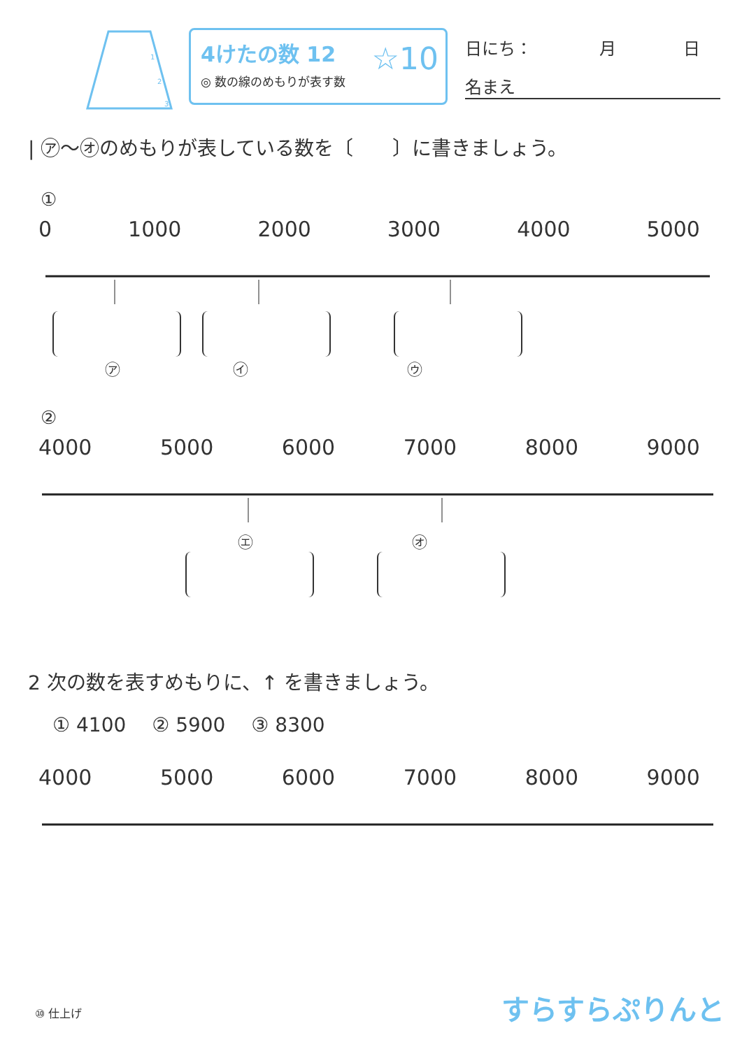1
2
3
4けたの数 12
◎ 数の線のめもりが表す数
☆10
日にち：　　　　月　　　　日
名まえ
| ㋐～㋔のめもりが表している数を〔　　〕に書きましょう。
①
0 1000 2000 3000 4000 5000
㋐ 　　　　　　　㋑ 　　　　　　　　　　㋒
②
4000 5000 6000 7000 8000 9000
㋓ 　　　　　　　　　　㋔
2 次の数を表すめもりに、↑ を書きましょう。
① 4100　 ② 5900　 ③ 8300
4000 5000 6000 7000 8000 9000
⑩ 仕上げ すらすらぷりんと